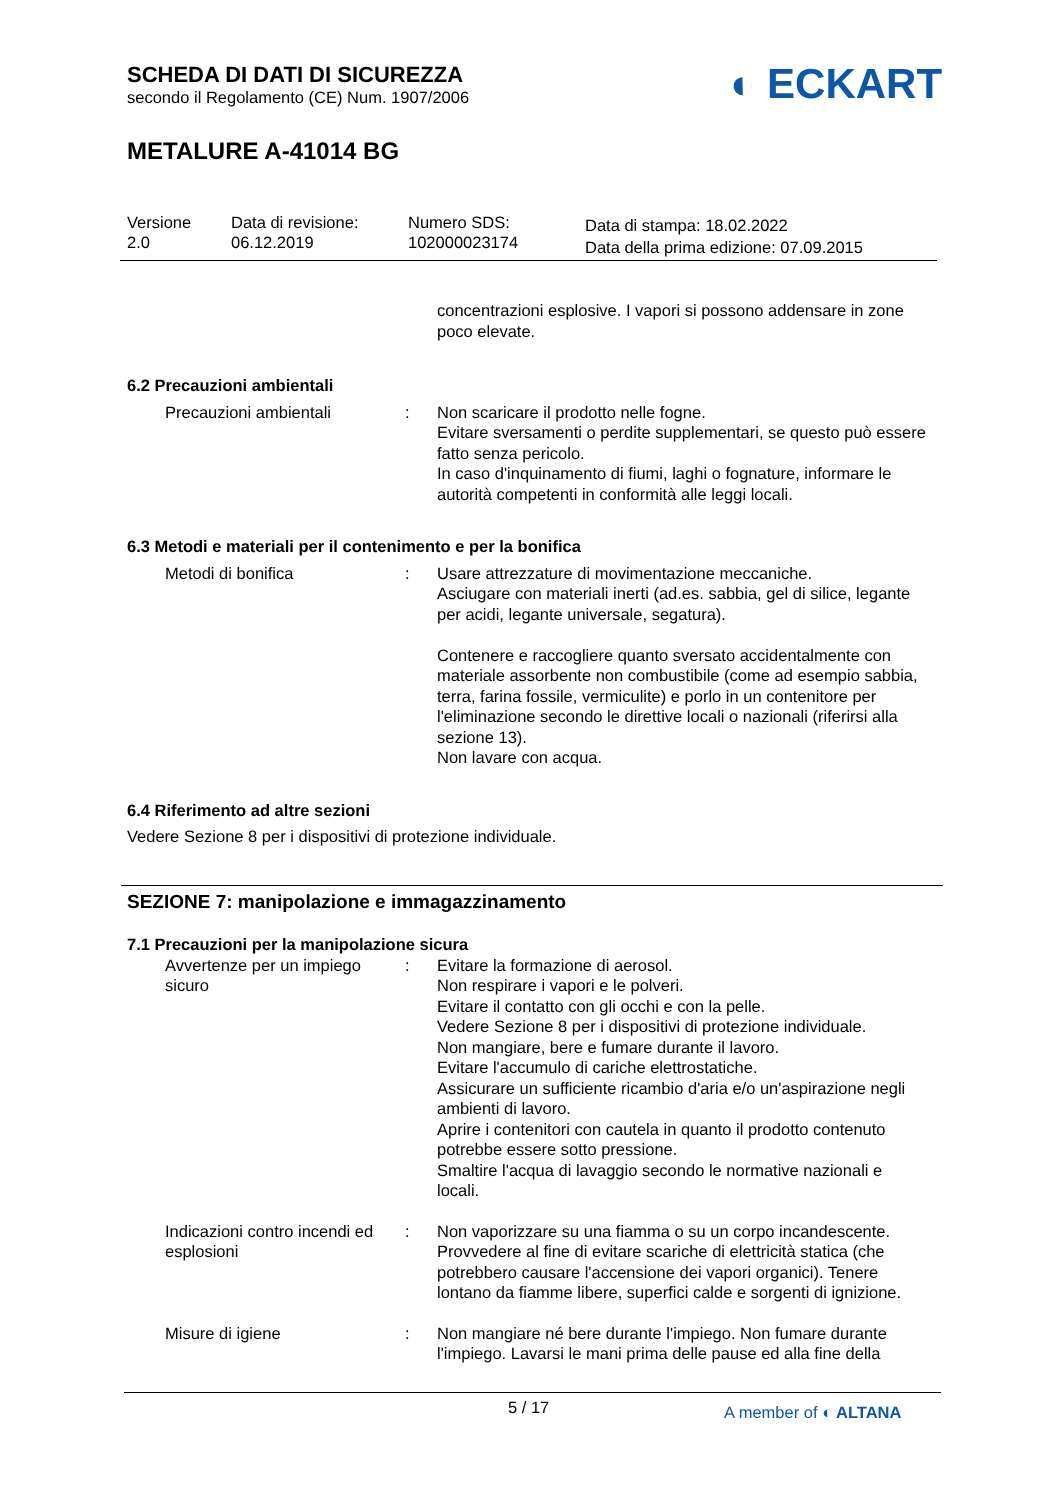SCHEDA DI DATI DI SICUREZZA
secondo il Regolamento (CE) Num. 1907/2006
METALURE A-41014 BG
◐ ECKART
Versione
2.0
Data di revisione:
06.12.2019
Numero SDS:
102000023174
Data di stampa: 18.02.2022
Data della prima edizione: 07.09.2015
concentrazioni esplosive. I vapori si possono addensare in zone poco elevate.
6.2 Precauzioni ambientali
Precauzioni ambientali : Non scaricare il prodotto nelle fogne.
Evitare sversamenti o perdite supplementari, se questo può essere fatto senza pericolo.
In caso d'inquinamento di fiumi, laghi o fognature, informare le autorità competenti in conformità alle leggi locali.
6.3 Metodi e materiali per il contenimento e per la bonifica
Metodi di bonifica : Usare attrezzature di movimentazione meccaniche.
Asciugare con materiali inerti (ad.es. sabbia, gel di silice, legante per acidi, legante universale, segatura).
Contenere e raccogliere quanto sversato accidentalmente con materiale assorbente non combustibile (come ad esempio sabbia, terra, farina fossile, vermiculite) e porlo in un contenitore per l'eliminazione secondo le direttive locali o nazionali (riferirsi alla sezione 13).
Non lavare con acqua.
6.4 Riferimento ad altre sezioni
Vedere Sezione 8 per i dispositivi di protezione individuale.
SEZIONE 7: manipolazione e immagazzinamento
7.1 Precauzioni per la manipolazione sicura
Avvertenze per un impiego sicuro
: Evitare la formazione di aerosol.
Non respirare i vapori e le polveri.
Evitare il contatto con gli occhi e con la pelle.
Vedere Sezione 8 per i dispositivi di protezione individuale.
Non mangiare, bere e fumare durante il lavoro.
Evitare l'accumulo di cariche elettrostatiche.
Assicurare un sufficiente ricambio d'aria e/o un'aspirazione negli ambienti di lavoro.
Aprire i contenitori con cautela in quanto il prodotto contenuto potrebbe essere sotto pressione.
Smaltire l'acqua di lavaggio secondo le normative nazionali e locali.
Indicazioni contro incendi ed esplosioni
: Non vaporizzare su una fiamma o su un corpo incandescente. Provvedere al fine di evitare scariche di elettricità statica (che potrebbero causare l'accensione dei vapori organici). Tenere lontano da fiamme libere, superfici calde e sorgenti di ignizione.
Misure di igiene : Non mangiare né bere durante l'impiego. Non fumare durante l'impiego. Lavarsi le mani prima delle pause ed alla fine della
5 / 17 A member of ◐ ALTANA